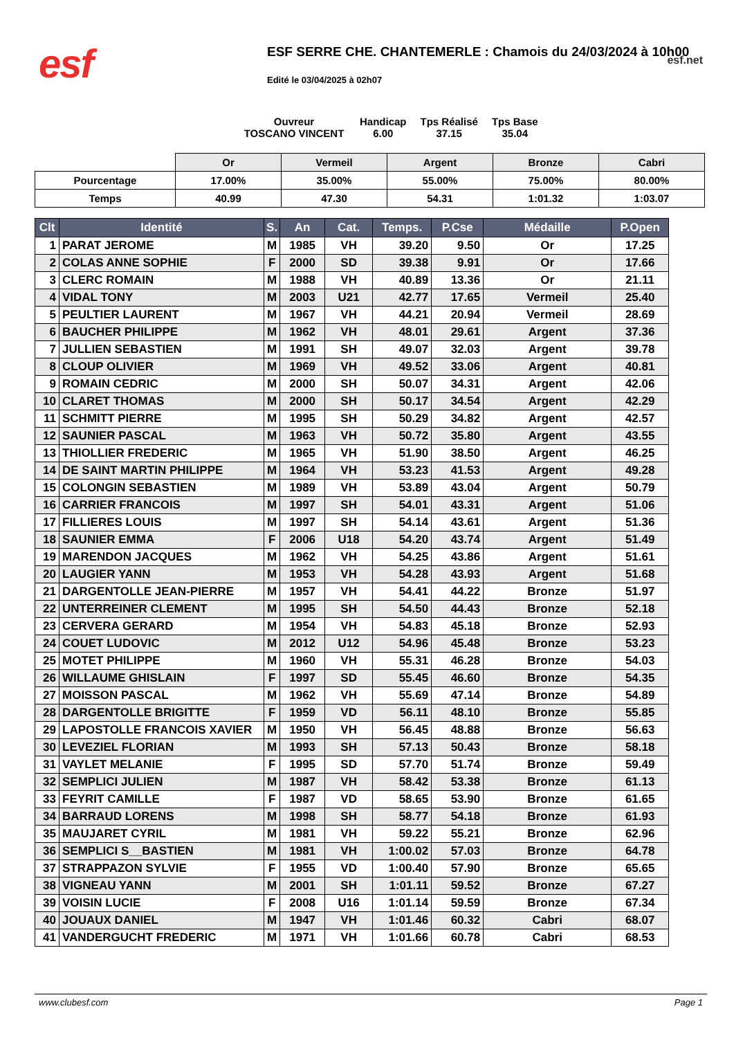esf
ESF SERRE CHE. CHANTEMERLE : Chamois du 24/03/2024 à 10h00
esf.net
Edité le 03/04/2025 à 02h07
Ouvreur
TOSCANO VINCENT
Handicap
6.00
Tps Réalisé
37.15
Tps Base
35.04
| | Or | Vermeil | Argent | Bronze | Cabri |
| Pourcentage | 17.00% | 35.00% | 55.00% | 75.00% | 80.00% |
| Temps | 40.99 | 47.30 | 54.31 | 1:01.32 | 1:03.07 |
| Clt | Identité | S. | An | Cat. | Temps. | P.Cse | Médaille | P.Open |
| --- | --- | --- | --- | --- | --- | --- | --- | --- |
| 1 | PARAT JEROME | M | 1985 | VH | 39.20 | 9.50 | Or | 17.25 |
| 2 | COLAS ANNE SOPHIE | F | 2000 | SD | 39.38 | 9.91 | Or | 17.66 |
| 3 | CLERC ROMAIN | M | 1988 | VH | 40.89 | 13.36 | Or | 21.11 |
| 4 | VIDAL TONY | M | 2003 | U21 | 42.77 | 17.65 | Vermeil | 25.40 |
| 5 | PEULTIER LAURENT | M | 1967 | VH | 44.21 | 20.94 | Vermeil | 28.69 |
| 6 | BAUCHER PHILIPPE | M | 1962 | VH | 48.01 | 29.61 | Argent | 37.36 |
| 7 | JULLIEN SEBASTIEN | M | 1991 | SH | 49.07 | 32.03 | Argent | 39.78 |
| 8 | CLOUP OLIVIER | M | 1969 | VH | 49.52 | 33.06 | Argent | 40.81 |
| 9 | ROMAIN CEDRIC | M | 2000 | SH | 50.07 | 34.31 | Argent | 42.06 |
| 10 | CLARET THOMAS | M | 2000 | SH | 50.17 | 34.54 | Argent | 42.29 |
| 11 | SCHMITT PIERRE | M | 1995 | SH | 50.29 | 34.82 | Argent | 42.57 |
| 12 | SAUNIER PASCAL | M | 1963 | VH | 50.72 | 35.80 | Argent | 43.55 |
| 13 | THIOLLIER FREDERIC | M | 1965 | VH | 51.90 | 38.50 | Argent | 46.25 |
| 14 | DE SAINT MARTIN PHILIPPE | M | 1964 | VH | 53.23 | 41.53 | Argent | 49.28 |
| 15 | COLONGIN SEBASTIEN | M | 1989 | VH | 53.89 | 43.04 | Argent | 50.79 |
| 16 | CARRIER FRANCOIS | M | 1997 | SH | 54.01 | 43.31 | Argent | 51.06 |
| 17 | FILLIERES LOUIS | M | 1997 | SH | 54.14 | 43.61 | Argent | 51.36 |
| 18 | SAUNIER EMMA | F | 2006 | U18 | 54.20 | 43.74 | Argent | 51.49 |
| 19 | MARENDON JACQUES | M | 1962 | VH | 54.25 | 43.86 | Argent | 51.61 |
| 20 | LAUGIER YANN | M | 1953 | VH | 54.28 | 43.93 | Argent | 51.68 |
| 21 | DARGENTOLLE JEAN-PIERRE | M | 1957 | VH | 54.41 | 44.22 | Bronze | 51.97 |
| 22 | UNTERREINER CLEMENT | M | 1995 | SH | 54.50 | 44.43 | Bronze | 52.18 |
| 23 | CERVERA GERARD | M | 1954 | VH | 54.83 | 45.18 | Bronze | 52.93 |
| 24 | COUET LUDOVIC | M | 2012 | U12 | 54.96 | 45.48 | Bronze | 53.23 |
| 25 | MOTET PHILIPPE | M | 1960 | VH | 55.31 | 46.28 | Bronze | 54.03 |
| 26 | WILLAUME GHISLAIN | F | 1997 | SD | 55.45 | 46.60 | Bronze | 54.35 |
| 27 | MOISSON PASCAL | M | 1962 | VH | 55.69 | 47.14 | Bronze | 54.89 |
| 28 | DARGENTOLLE BRIGITTE | F | 1959 | VD | 56.11 | 48.10 | Bronze | 55.85 |
| 29 | LAPOSTOLLE FRANCOIS XAVIER | M | 1950 | VH | 56.45 | 48.88 | Bronze | 56.63 |
| 30 | LEVEZIEL FLORIAN | M | 1993 | SH | 57.13 | 50.43 | Bronze | 58.18 |
| 31 | VAYLET MELANIE | F | 1995 | SD | 57.70 | 51.74 | Bronze | 59.49 |
| 32 | SEMPLICI JULIEN | M | 1987 | VH | 58.42 | 53.38 | Bronze | 61.13 |
| 33 | FEYRIT CAMILLE | F | 1987 | VD | 58.65 | 53.90 | Bronze | 61.65 |
| 34 | BARRAUD LORENS | M | 1998 | SH | 58.77 | 54.18 | Bronze | 61.93 |
| 35 | MAUJARET CYRIL | M | 1981 | VH | 59.22 | 55.21 | Bronze | 62.96 |
| 36 | SEMPLICI S__BASTIEN | M | 1981 | VH | 1:00.02 | 57.03 | Bronze | 64.78 |
| 37 | STRAPPAZON SYLVIE | F | 1955 | VD | 1:00.40 | 57.90 | Bronze | 65.65 |
| 38 | VIGNEAU YANN | M | 2001 | SH | 1:01.11 | 59.52 | Bronze | 67.27 |
| 39 | VOISIN LUCIE | F | 2008 | U16 | 1:01.14 | 59.59 | Bronze | 67.34 |
| 40 | JOUAUX DANIEL | M | 1947 | VH | 1:01.46 | 60.32 | Cabri | 68.07 |
| 41 | VANDERGUCHT FREDERIC | M | 1971 | VH | 1:01.66 | 60.78 | Cabri | 68.53 |
www.clubesf.com Page 1